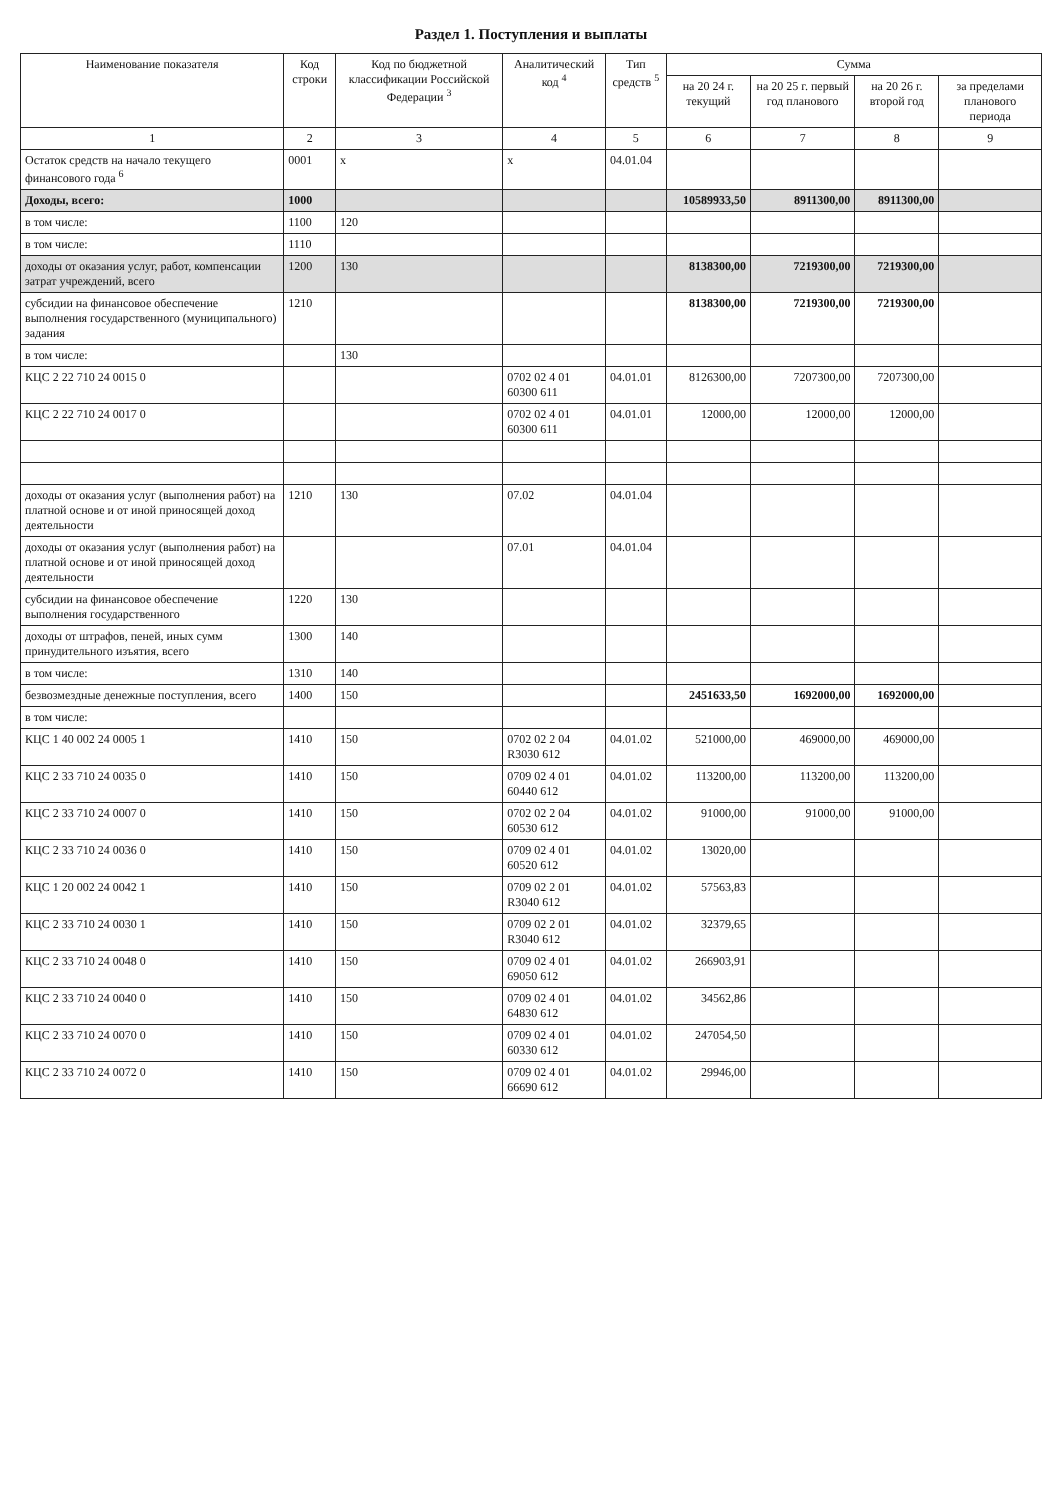Раздел 1. Поступления и выплаты
| Наименование показателя | Код строки | Код по бюджетной классификации Российской Федерации <sup>3</sup> | Аналитический код <sup>4</sup> | Тип средств <sup>5</sup> | Сумма | | | |
| --- | --- | --- | --- | --- | --- | --- | --- | --- |
| | | | | | на 20 24 г. текущий | на 20 25 г. первый год планового | на 20 26 г. второй год | за пределами планового периода |
| 1 | 2 | 3 | 4 | 5 | 6 | 7 | 8 | 9 |
| Остаток средств на начало текущего финансового года <sup>6</sup> | 0001 | x | x | 04.01.04 | | | | |
| Доходы, всего: | 1000 | | | | 10589933,50 | 8911300,00 | 8911300,00 | |
| в том числе: | 1100 | 120 | | | | | | |
| в том числе: | 1110 | | | | | | | |
| доходы от оказания услуг, работ, компенсации затрат учреждений, всего | 1200 | 130 | | | 8138300,00 | 7219300,00 | 7219300,00 | |
| субсидии на финансовое обеспечение выполнения государственного (муниципального) задания | 1210 | | | | 8138300,00 | 7219300,00 | 7219300,00 | |
| в том числе: | | 130 | | | | | | |
| КЦС 2 22 710 24 0015 0 | | | 0702 02 4 01 60300 611 | 04.01.01 | 8126300,00 | 7207300,00 | 7207300,00 | |
| КЦС 2 22 710 24 0017 0 | | | 0702 02 4 01 60300 611 | 04.01.01 | 12000,00 | 12000,00 | 12000,00 | |
| доходы от оказания услуг (выполнения работ) на платной основе и от иной приносящей доход деятельности | 1210 | 130 | 07.02 | 04.01.04 | | | | |
| доходы от оказания услуг (выполнения работ) на платной основе и от иной приносящей доход деятельности | | | 07.01 | 04.01.04 | | | | |
| субсидии на финансовое обеспечение выполнения государственного | 1220 | 130 | | | | | | |
| доходы от штрафов, пеней, иных сумм принудительного изъятия, всего | 1300 | 140 | | | | | | |
| в том числе: | 1310 | 140 | | | | | | |
| безвозмездные денежные поступления, всего | 1400 | 150 | | | 2451633,50 | 1692000,00 | 1692000,00 | |
| в том числе: | | | | | | | | |
| КЦС 1 40 002 24 0005 1 | 1410 | 150 | 0702 02 2 04 R3030 612 | 04.01.02 | 521000,00 | 469000,00 | 469000,00 | |
| КЦС 2 33 710 24 0035 0 | 1410 | 150 | 0709 02 4 01 60440 612 | 04.01.02 | 113200,00 | 113200,00 | 113200,00 | |
| КЦС 2 33 710 24 0007 0 | 1410 | 150 | 0702 02 2 04 60530 612 | 04.01.02 | 91000,00 | 91000,00 | 91000,00 | |
| КЦС 2 33 710 24 0036 0 | 1410 | 150 | 0709 02 4 01 60520 612 | 04.01.02 | 13020,00 | | | |
| КЦС 1 20 002 24 0042 1 | 1410 | 150 | 0709 02 2 01 R3040 612 | 04.01.02 | 57563,83 | | | |
| КЦС 2 33 710 24 0030 1 | 1410 | 150 | 0709 02 2 01 R3040 612 | 04.01.02 | 32379,65 | | | |
| КЦС 2 33 710 24 0048 0 | 1410 | 150 | 0709 02 4 01 69050 612 | 04.01.02 | 266903,91 | | | |
| КЦС 2 33 710 24 0040 0 | 1410 | 150 | 0709 02 4 01 64830 612 | 04.01.02 | 34562,86 | | | |
| КЦС 2 33 710 24 0070 0 | 1410 | 150 | 0709 02 4 01 60330 612 | 04.01.02 | 247054,50 | | | |
| КЦС 2 33 710 24 0072 0 | 1410 | 150 | 0709 02 4 01 66690 612 | 04.01.02 | 29946,00 | | | |